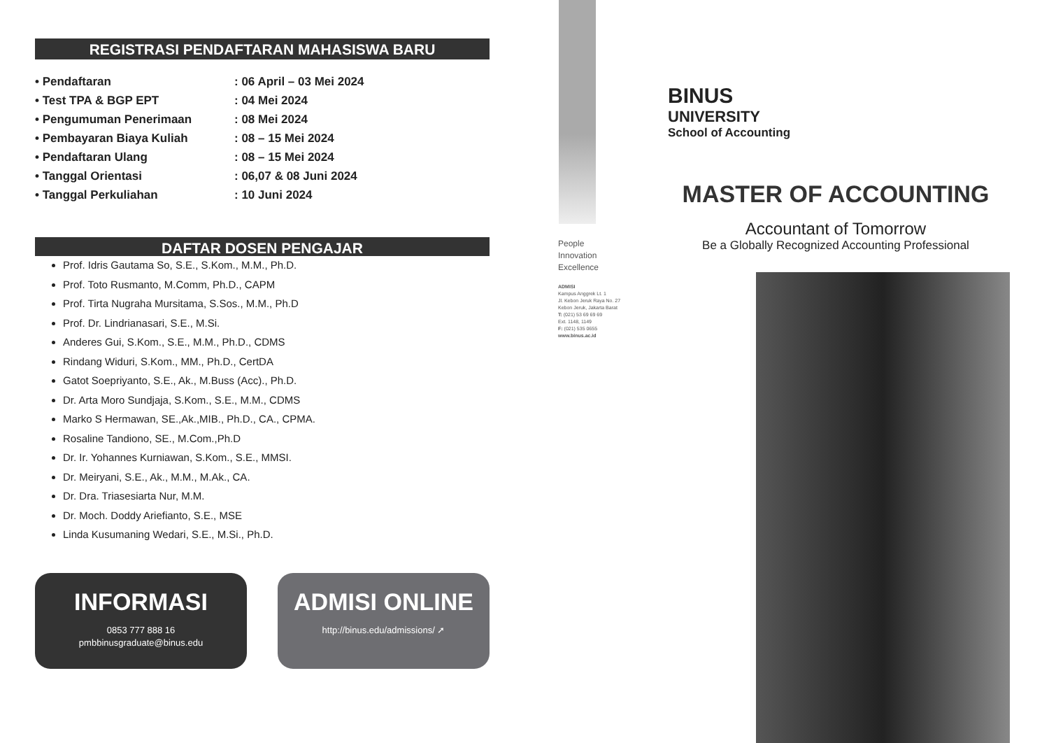REGISTRASI PENDAFTARAN MAHASISWA BARU
• Pendaftaran: 06 April – 03 Mei 2024
• Test TPA & BGP EPT: 04 Mei 2024
• Pengumuman Penerimaan: 08 Mei 2024
• Pembayaran Biaya Kuliah: 08 – 15 Mei 2024
• Pendaftaran Ulang: 08 – 15 Mei 2024
• Tanggal Orientasi: 06,07 & 08 Juni 2024
• Tanggal Perkuliahan: 10 Juni 2024
DAFTAR DOSEN PENGAJAR
Prof. Idris Gautama So, S.E., S.Kom., M.M., Ph.D.
Prof. Toto Rusmanto, M.Comm, Ph.D., CAPM
Prof. Tirta Nugraha Mursitama, S.Sos., M.M., Ph.D
Prof. Dr. Lindrianasari, S.E., M.Si.
Anderes Gui, S.Kom., S.E., M.M., Ph.D., CDMS
Rindang Widuri, S.Kom., MM., Ph.D., CertDA
Gatot Soepriyanto, S.E., Ak., M.Buss (Acc)., Ph.D.
Dr. Arta Moro Sundjaja, S.Kom., S.E., M.M., CDMS
Marko S Hermawan, SE.,Ak.,MIB., Ph.D., CA., CPMA.
Rosaline Tandiono, SE., M.Com.,Ph.D
Dr. Ir. Yohannes Kurniawan, S.Kom., S.E., MMSI.
Dr. Meiryani, S.E., Ak., M.M., M.Ak., CA.
Dr. Dra. Triasesiarta Nur, M.M.
Dr. Moch. Doddy Ariefianto, S.E., MSE
Linda Kusumaning Wedari, S.E., M.Si., Ph.D.
INFORMASI
0853 777 888 16
pmbbinusgraduate@binus.edu
ADMISI ONLINE
http://binus.edu/admissions/ ➚
People
Innovation
Excellence
ADMISI
Kampus Anggrek Lt. 1
Jl. Kebon Jeruk Raya No. 27
Kebon Jeruk, Jakarta Barat
T: (021) 53 69 69 69
Ext. 1148, 1149
F: (021) 535 0655
www.binus.ac.id
BINUS
UNIVERSITY
School of Accounting
MASTER OF ACCOUNTING
Accountant of Tomorrow
Be a Globally Recognized Accounting Professional